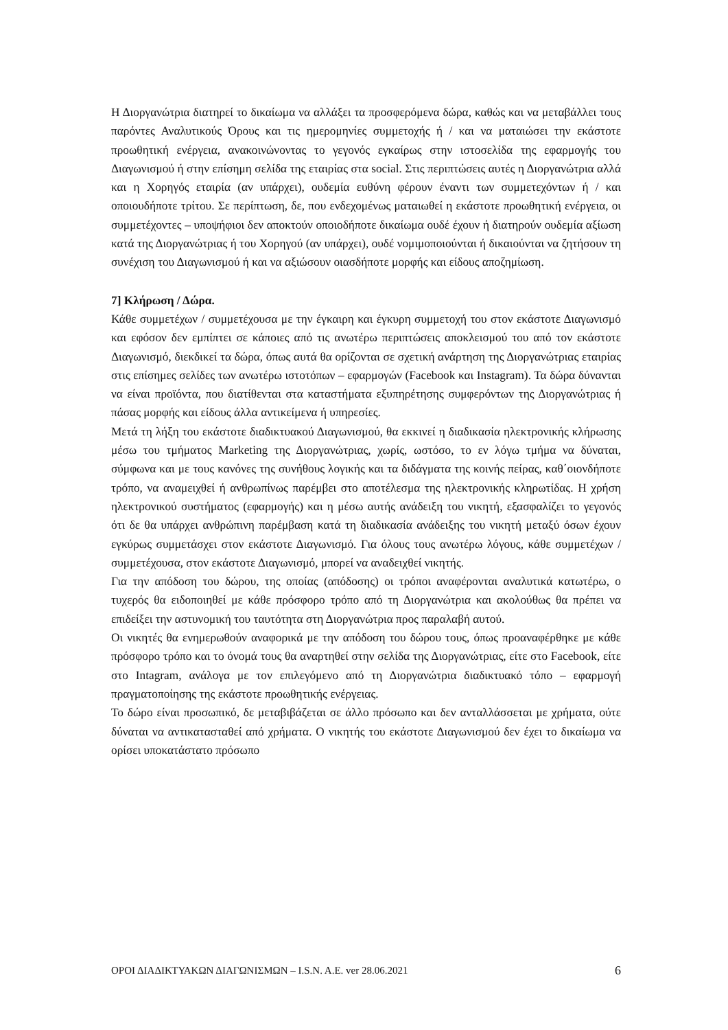Η Διοργανώτρια διατηρεί το δικαίωμα να αλλάξει τα προσφερόμενα δώρα, καθώς και να μεταβάλλει τους παρόντες Αναλυτικούς Όρους και τις ημερομηνίες συμμετοχής ή / και να ματαιώσει την εκάστοτε προωθητική ενέργεια, ανακοινώνοντας το γεγονός εγκαίρως στην ιστοσελίδα της εφαρμογής του Διαγωνισμού ή στην επίσημη σελίδα της εταιρίας στα social. Στις περιπτώσεις αυτές η Διοργανώτρια αλλά και η Χορηγός εταιρία (αν υπάρχει), ουδεμία ευθύνη φέρουν έναντι των συμμετεχόντων ή / και οποιουδήποτε τρίτου. Σε περίπτωση, δε, που ενδεχομένως ματαιωθεί η εκάστοτε προωθητική ενέργεια, οι συμμετέχοντες – υποψήφιοι δεν αποκτούν οποιοδήποτε δικαίωμα ουδέ έχουν ή διατηρούν ουδεμία αξίωση κατά της Διοργανώτριας ή του Χορηγού (αν υπάρχει), ουδέ νομιμοποιούνται ή δικαιούνται να ζητήσουν τη συνέχιση του Διαγωνισμού ή και να αξιώσουν οιασδήποτε μορφής και είδους αποζημίωση.
7] Κλήρωση / Δώρα.
Κάθε συμμετέχων / συμμετέχουσα με την έγκαιρη και έγκυρη συμμετοχή του στον εκάστοτε Διαγωνισμό και εφόσον δεν εμπίπτει σε κάποιες από τις ανωτέρω περιπτώσεις αποκλεισμού του από τον εκάστοτε Διαγωνισμό, διεκδικεί τα δώρα, όπως αυτά θα ορίζονται σε σχετική ανάρτηση της Διοργανώτριας εταιρίας στις επίσημες σελίδες των ανωτέρω ιστοτόπων – εφαρμογών (Facebook και Instagram). Τα δώρα δύνανται να είναι προϊόντα, που διατίθενται στα καταστήματα εξυπηρέτησης συμφερόντων της Διοργανώτριας ή πάσας μορφής και είδους άλλα αντικείμενα ή υπηρεσίες.
Μετά τη λήξη του εκάστοτε διαδικτυακού Διαγωνισμού, θα εκκινεί η διαδικασία ηλεκτρονικής κλήρωσης μέσω του τμήματος Marketing της Διοργανώτριας, χωρίς, ωστόσο, το εν λόγω τμήμα να δύναται, σύμφωνα και με τους κανόνες της συνήθους λογικής και τα διδάγματα της κοινής πείρας, καθ΄οιονδήποτε τρόπο, να αναμειχθεί ή ανθρωπίνως παρέμβει στο αποτέλεσμα της ηλεκτρονικής κληρωτίδας. Η χρήση ηλεκτρονικού συστήματος (εφαρμογής) και η μέσω αυτής ανάδειξη του νικητή, εξασφαλίζει το γεγονός ότι δε θα υπάρχει ανθρώπινη παρέμβαση κατά τη διαδικασία ανάδειξης του νικητή μεταξύ όσων έχουν εγκύρως συμμετάσχει στον εκάστοτε Διαγωνισμό. Για όλους τους ανωτέρω λόγους, κάθε συμμετέχων / συμμετέχουσα, στον εκάστοτε Διαγωνισμό, μπορεί να αναδειχθεί νικητής.
Για την απόδοση του δώρου, της οποίας (απόδοσης) οι τρόποι αναφέρονται αναλυτικά κατωτέρω, ο τυχερός θα ειδοποιηθεί με κάθε πρόσφορο τρόπο από τη Διοργανώτρια και ακολούθως θα πρέπει να επιδείξει την αστυνομική του ταυτότητα στη Διοργανώτρια προς παραλαβή αυτού.
Οι νικητές θα ενημερωθούν αναφορικά με την απόδοση του δώρου τους, όπως προαναφέρθηκε με κάθε πρόσφορο τρόπο και το όνομά τους θα αναρτηθεί στην σελίδα της Διοργανώτριας, είτε στο Facebook, είτε στο Intagram, ανάλογα με τον επιλεγόμενο από τη Διοργανώτρια διαδικτυακό τόπο – εφαρμογή πραγματοποίησης της εκάστοτε προωθητικής ενέργειας.
Το δώρο είναι προσωπικό, δε μεταβιβάζεται σε άλλο πρόσωπο και δεν ανταλλάσσεται με χρήματα, ούτε δύναται να αντικατασταθεί από χρήματα. Ο νικητής του εκάστοτε Διαγωνισμού δεν έχει το δικαίωμα να ορίσει υποκατάστατο πρόσωπο
ΟΡΟΙ ΔΙΑΔΙΚΤΥΑΚΩΝ ΔΙΑΓΩΝΙΣΜΩΝ – I.S.N. A.E. ver 28.06.2021 6